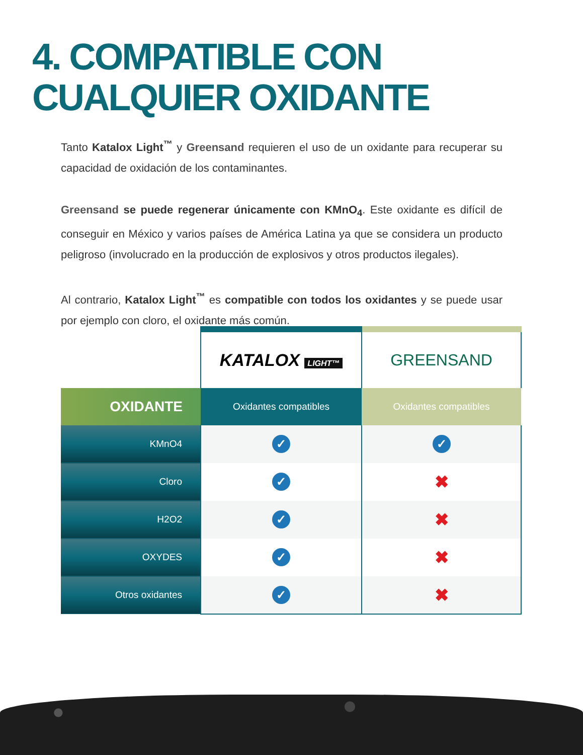4. COMPATIBLE CON CUALQUIER OXIDANTE
Tanto Katalox Light<sup>™</sup> y Greensand requieren el uso de un oxidante para recuperar su capacidad de oxidación de los contaminantes.
Greensand se puede regenerar únicamente con KMnO<sub>4</sub>. Este oxidante es difícil de conseguir en México y varios países de América Latina ya que se considera un producto peligroso (involucrado en la producción de explosivos y otros productos ilegales).
Al contrario, Katalox Light<sup>™</sup> es compatible con todos los oxidantes y se puede usar por ejemplo con cloro, el oxidante más común.
| | KATALOX LIGHT™ | GREENSAND |
| OXIDANTE | Oxidantes compatibles | Oxidantes compatibles |
| KMnO4 | ✓ | ✓ |
| Cloro | ✓ | ✖ |
| H2O2 | ✓ | ✖ |
| OXYDES | ✓ | ✖ |
| Otros oxidantes | ✓ | ✖ |